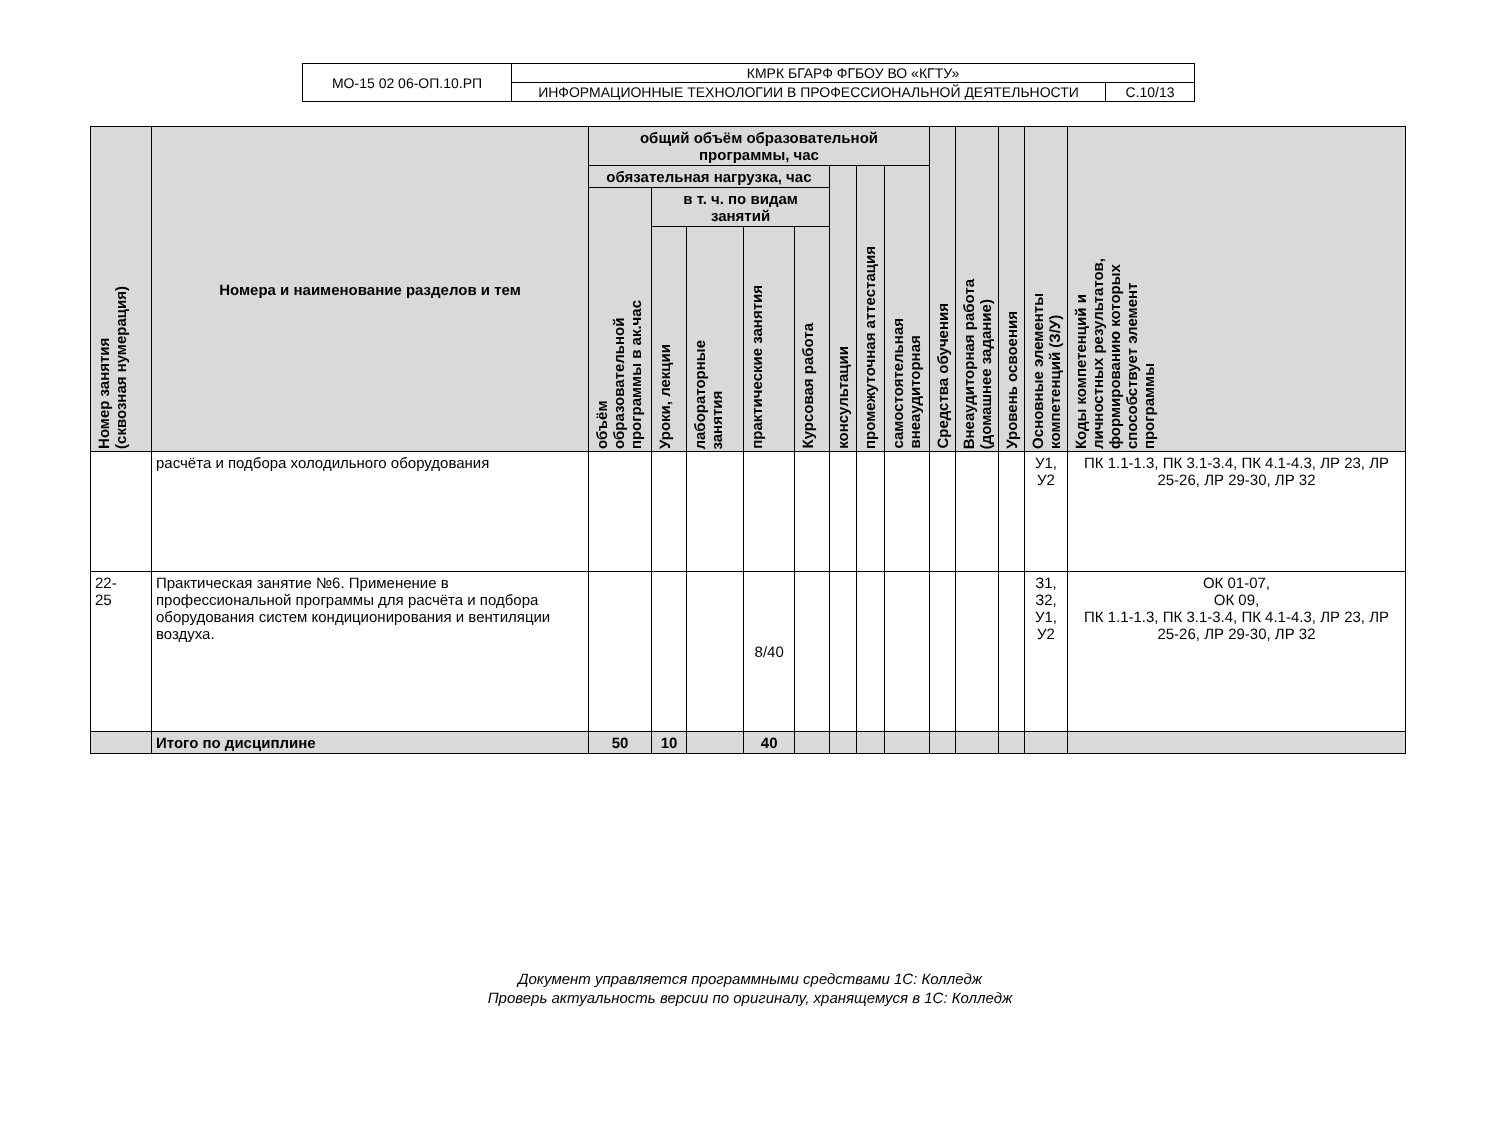| МО-15 02 06-ОП.10.РП | КМРК БГАРФ ФГБОУ ВО «КГТУ» | |
| | ИНФОРМАЦИОННЫЕ ТЕХНОЛОГИИ В ПРОФЕССИОНАЛЬНОЙ ДЕЯТЕЛЬНОСТИ | С.10/13 |
| Номер занятия (сквозная нумерация) | Номера и наименование разделов и тем | общий объём образовательной программы, час | | | | | | | | Средства обучения | Внеаудиторная работа (домашнее задание) | Уровень освоения | Основные элементы компетенций (З/У) | Коды компетенций и личностных результатов, формированию которых способствует элемент программы |
| --- | --- | --- | --- | --- | --- | --- | --- | --- | --- | --- | --- | --- | --- | --- |
| | | обязательная нагрузка, час | | | | | консультации | промежуточная аттестация | самостоятельная внеаудиторная | | | | | |
| | | объём образовательной программы в ак.час | в т. ч. по видам занятий | | | | | | | | | | | |
| | | | Уроки, лекции | лабораторные занятия | практические занятия | Курсовая работа | | | | | | | | |
| | расчёта и подбора холодильного оборудования | | | | | | | | | | | | У1, У2 | ПК 1.1-1.3, ПК 3.1-3.4, ПК 4.1-4.3, ЛР 23, ЛР 25-26, ЛР 29-30, ЛР 32 |
| 22- 25 | Практическая занятие №6. Применение в профессиональной программы для расчёта и подбора оборудования систем кондиционирования и вентиляции воздуха. | | | | 8/40 | | | | | | | | З1, З2, У1, У2 | ОК 01-07, ОК 09, ПК 1.1-1.3, ПК 3.1-3.4, ПК 4.1-4.3, ЛР 23, ЛР 25-26, ЛР 29-30, ЛР 32 |
| | Итого по дисциплине | 50 | 10 | | 40 | | | | | | | | | |
Документ управляется программными средствами 1С: Колледж
Проверь актуальность версии по оригиналу, хранящемуся в 1С: Колледж